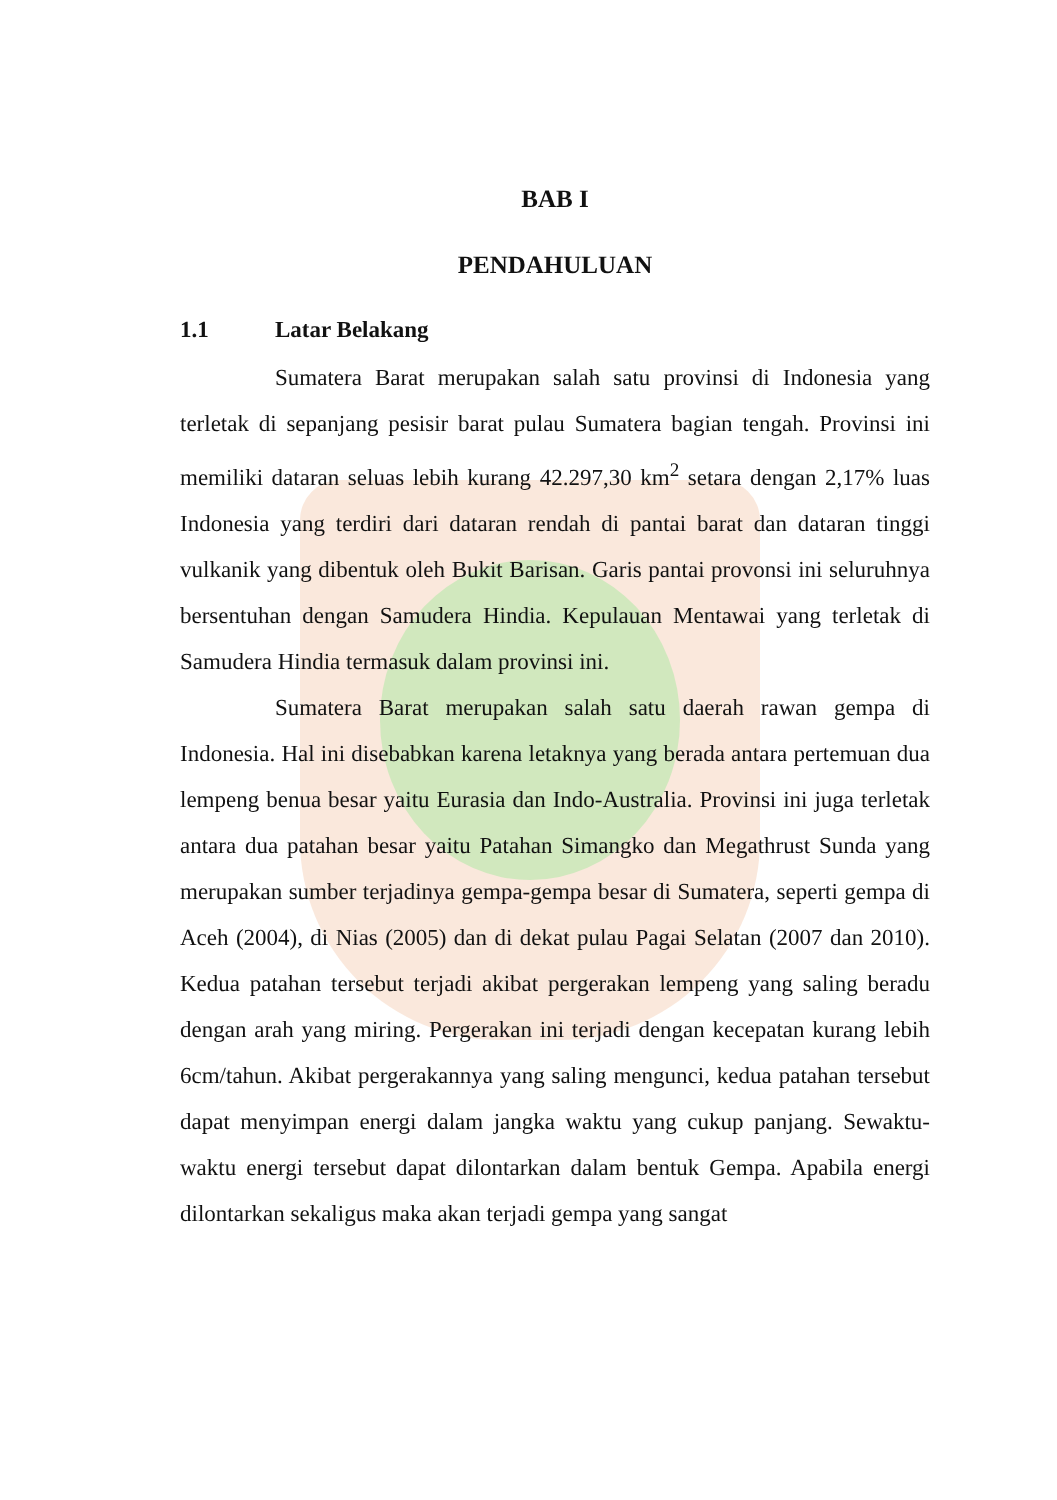BAB I
PENDAHULUAN
1.1 Latar Belakang
Sumatera Barat merupakan salah satu provinsi di Indonesia yang terletak di sepanjang pesisir barat pulau Sumatera bagian tengah. Provinsi ini memiliki dataran seluas lebih kurang 42.297,30 km<sup>2</sup> setara dengan 2,17% luas Indonesia yang terdiri dari dataran rendah di pantai barat dan dataran tinggi vulkanik yang dibentuk oleh Bukit Barisan. Garis pantai provonsi ini seluruhnya bersentuhan dengan Samudera Hindia. Kepulauan Mentawai yang terletak di Samudera Hindia termasuk dalam provinsi ini.
Sumatera Barat merupakan salah satu daerah rawan gempa di Indonesia. Hal ini disebabkan karena letaknya yang berada antara pertemuan dua lempeng benua besar yaitu Eurasia dan Indo-Australia. Provinsi ini juga terletak antara dua patahan besar yaitu Patahan Simangko dan Megathrust Sunda yang merupakan sumber terjadinya gempa-gempa besar di Sumatera, seperti gempa di Aceh (2004), di Nias (2005) dan di dekat pulau Pagai Selatan (2007 dan 2010). Kedua patahan tersebut terjadi akibat pergerakan lempeng yang saling beradu dengan arah yang miring. Pergerakan ini terjadi dengan kecepatan kurang lebih 6cm/tahun. Akibat pergerakannya yang saling mengunci, kedua patahan tersebut dapat menyimpan energi dalam jangka waktu yang cukup panjang. Sewaktu-waktu energi tersebut dapat dilontarkan dalam bentuk Gempa. Apabila energi dilontarkan sekaligus maka akan terjadi gempa yang sangat